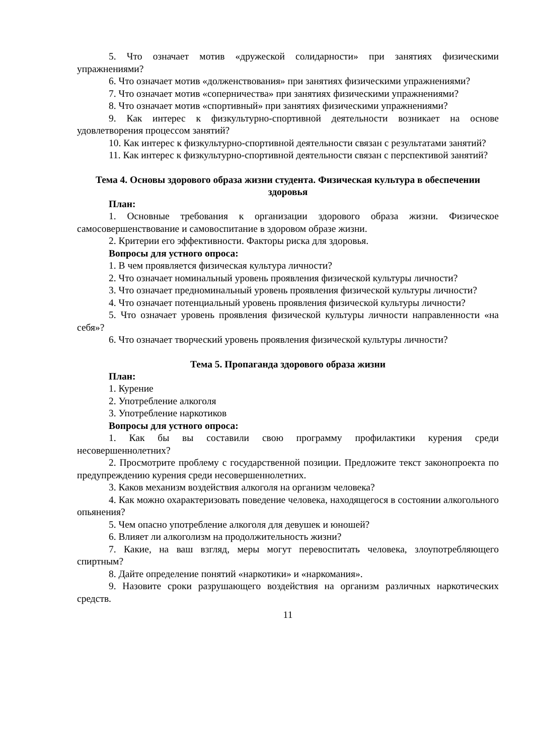5. Что означает мотив «дружеской солидарности» при занятиях физическими упражнениями?
6. Что означает мотив «долженствования» при занятиях физическими упражнениями?
7. Что означает мотив «соперничества» при занятиях физическими упражнениями?
8. Что означает мотив «спортивный» при занятиях физическими упражнениями?
9. Как интерес к физкультурно-спортивной деятельности возникает на основе удовлетворения процессом занятий?
10. Как интерес к физкультурно-спортивной деятельности связан с результатами занятий?
11. Как интерес к физкультурно-спортивной деятельности связан с перспективой занятий?
Тема 4. Основы здорового образа жизни студента. Физическая культура в обеспечении здоровья
План:
1. Основные требования к организации здорового образа жизни. Физическое самосовершенствование и самовоспитание в здоровом образе жизни.
2. Критерии его эффективности. Факторы риска для здоровья.
Вопросы для устного опроса:
1. В чем проявляется физическая культура личности?
2. Что означает номинальный уровень проявления физической культуры личности?
3. Что означает предноминальный уровень проявления физической культуры личности?
4. Что означает потенциальный уровень проявления физической культуры личности?
5. Что означает уровень проявления физической культуры личности направленности «на себя»?
6. Что означает творческий уровень проявления физической культуры личности?
Тема 5. Пропаганда здорового образа жизни
План:
1. Курение
2. Употребление алкоголя
3. Употребление наркотиков
Вопросы для устного опроса:
1. Как бы вы составили свою программу профилактики курения среди несовершеннолетних?
2. Просмотрите проблему с государственной позиции. Предложите текст законопроекта по предупреждению курения среди несовершеннолетних.
3. Каков механизм воздействия алкоголя на организм человека?
4. Как можно охарактеризовать поведение человека, находящегося в состоянии алкогольного опьянения?
5. Чем опасно употребление алкоголя для девушек и юношей?
6. Влияет ли алкоголизм на продолжительность жизни?
7. Какие, на ваш взгляд, меры могут перевоспитать человека, злоупотребляющего спиртным?
8. Дайте определение понятий «наркотики» и «наркомания».
9. Назовите сроки разрушающего воздействия на организм различных наркотических средств.
11